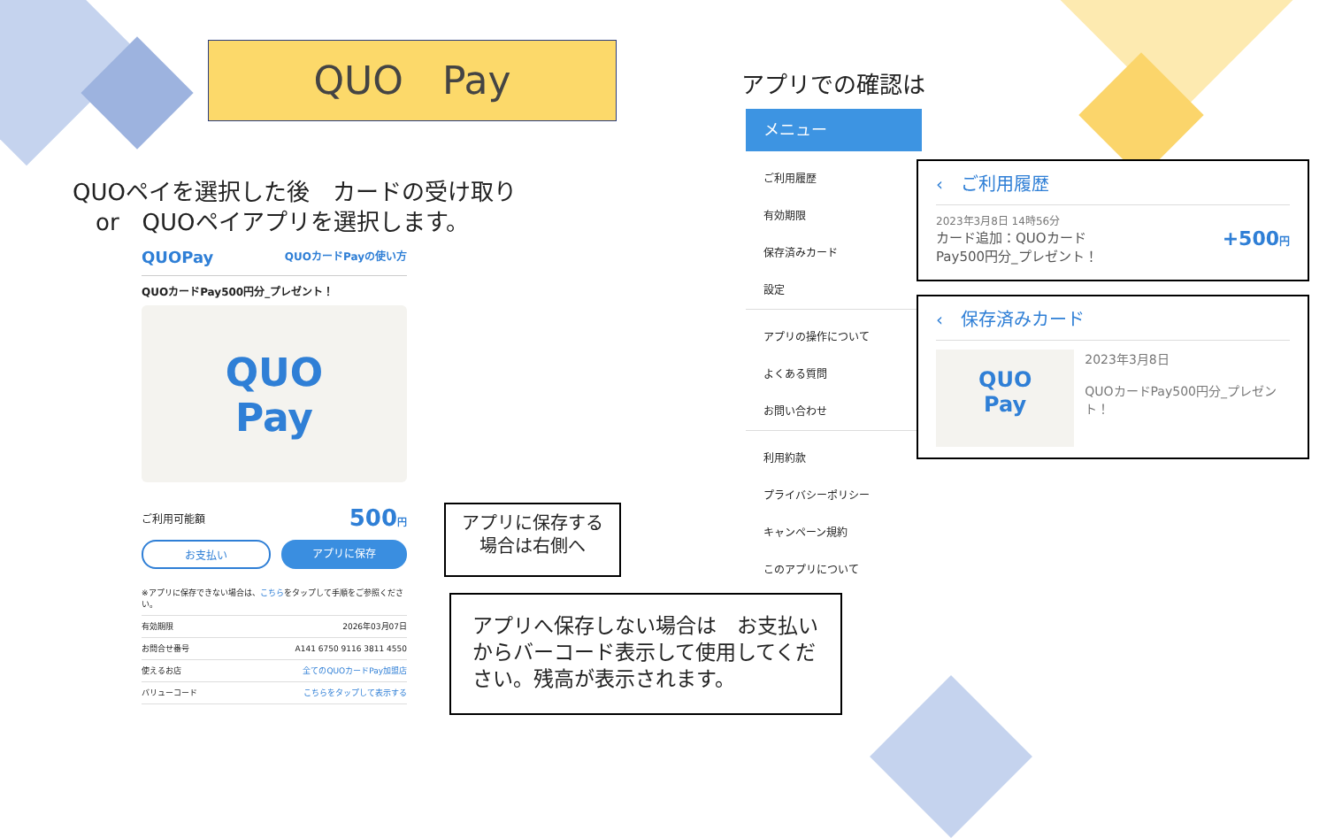QUO　Pay
QUOペイを選択した後　カードの受け取り
　or　QUOペイアプリを選択します。
QUOPay QUOカードPayの使い方
QUOカードPay500円分_プレゼント！
QUO
Pay
ご利用可能額 500円
お支払い アプリに保存
※アプリに保存できない場合は、こちらをタップして手順をご参照ください。
有効期限 2026年03月07日
お問合せ番号 A141 6750 9116 3811 4550
使えるお店 全てのQUOカードPay加盟店
バリューコード こちらをタップして表示する
アプリに保存する
場合は右側へ
アプリへ保存しない場合は　お支払い　からバーコード表示して使用してください。残高が表示されます。
アプリでの確認は
メニュー
ご利用履歴
有効期限
保存済みカード
設定
アプリの操作について
よくある質問
お問い合わせ
利用約款
プライバシーポリシー
キャンペーン規約
このアプリについて
‹　ご利用履歴
2023年3月8日 14時56分
カード追加：QUOカード
Pay500円分_プレゼント！ +500円
‹　保存済みカード
QUO
Pay
2023年3月8日
QUOカードPay500円分_プレゼント！